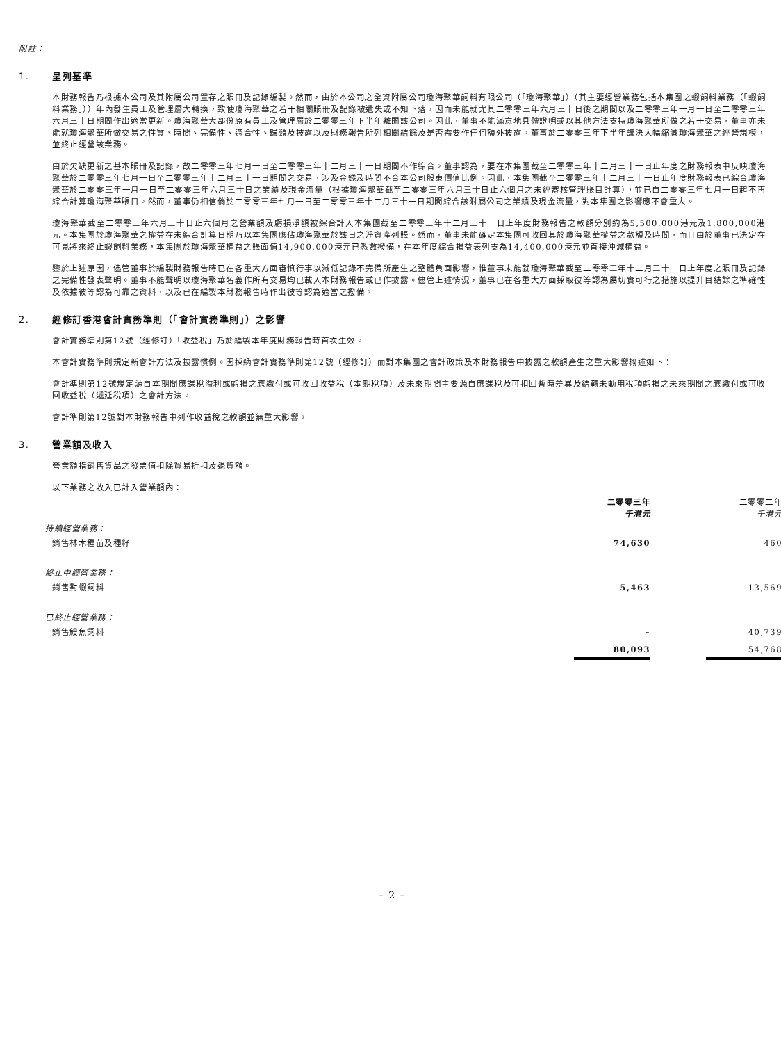附註：
1. 呈列基準
本財務報告乃根據本公司及其附屬公司置存之賬冊及記錄編製。然而，由於本公司之全資附屬公司瓊海聚華飼料有限公司（「瓊海聚華」）（其主要經營業務包括本集團之蝦飼料業務（「蝦飼料業務」））年內發生員工及管理層大轉換，致使瓊海聚華之若干相關賬冊及記錄被遺失或不知下落，因而未能就尤其二零零三年六月三十日後之期間以及二零零三年一月一日至二零零三年六月三十日期間作出適當更新。瓊海聚華大部份原有員工及管理層於二零零三年下半年離開該公司。因此，董事不能滿意地具體證明或以其他方法支持瓊海聚華所做之若干交易，董事亦未能就瓊海聚華所做交易之性質、時間、完備性、適合性、歸類及披露以及財務報告所列相關結餘及是否需要作任何額外披露。董事於二零零三年下半年議決大幅縮減瓊海聚華之經營規模，並終止經營該業務。
由於欠缺更新之基本賬冊及記錄，故二零零三年七月一日至二零零三年十二月三十一日期間不作綜合。董事認為，要在本集團截至二零零三年十二月三十一日止年度之財務報表中反映瓊海聚華於二零零三年七月一日至二零零三年十二月三十一日期間之交易，涉及金錢及時間不合本公司股東價值比例。因此，本集團截至二零零三年十二月三十一日止年度財務報表已綜合瓊海聚華於二零零三年一月一日至二零零三年六月三十日之業績及現金流量（根據瓊海聚華截至二零零三年六月三十日止六個月之未經審核管理賬目計算），並已自二零零三年七月一日起不再綜合計算瓊海聚華賬目。然而，董事仍相信倘於二零零三年七月一日至二零零三年十二月三十一日期間綜合該附屬公司之業績及現金流量，對本集團之影響應不會重大。
瓊海聚華截至二零零三年六月三十日止六個月之營業額及虧損淨額被綜合計入本集團截至二零零三年十二月三十一日止年度財務報告之款額分別約為5,500,000港元及1,800,000港元。本集團於瓊海聚華之權益在未綜合計算日期乃以本集團應佔瓊海聚華於該日之淨資產列賬。然而，董事未能確定本集團可收回其於瓊海聚華權益之款額及時間，而且由於董事已決定在可見將來終止蝦飼料業務，本集團於瓊海聚華權益之賬面值14,900,000港元已悉數撥備，在本年度綜合損益表列支為14,400,000港元並直接沖減權益。
鑒於上述原因，儘管董事於編製財務報告時已在各重大方面審慎行事以減低記錄不完備所產生之整體負面影響，惟董事未能就瓊海聚華截至二零零三年十二月三十一日止年度之賬冊及記錄之完備性發表聲明。董事不能聲明以瓊海聚華名義作所有交易均已載入本財務報告或已作披露。儘管上述情況，董事已在各重大方面採取彼等認為屬切實可行之措施以提升目結餘之準確性及依據彼等認為可靠之資料，以及已在編製本財務報告時作出彼等認為適當之撥備。
2. 經修訂香港會計實務準則（「會計實務準則」）之影響
會計實務準則第12號（經修訂）「收益稅」乃於編製本年度財務報告時首次生效。
本會計實務準則規定新會計方法及披露慣例。因採納會計實務準則第12號（經修訂）而對本集團之會計政策及本財務報告中披露之款額產生之重大影響概述如下：
會計準則第12號規定源自本期間應課稅溢利或虧損之應繳付或可收回收益稅（本期稅項）及未來期間主要源自應課稅及可扣回暫時差異及結轉未動用稅項虧損之未來期間之應繳付或可收回收益稅（遞延稅項）之會計方法。
會計準則第12號對本財務報告中列作收益稅之款額並無重大影響。
3. 營業額及收入
營業額指銷售貨品之發票值扣除貿易折扣及退貨額。
以下業務之收入已計入營業額內：
| | 二零零三年 千港元 | | 二零零二年 千港元 |
| 持續經營業務： | | | |
| 銷售林木種苗及種籽 | 74,630 | | 460 |
| 終止中經營業務： | | | |
| 銷售對蝦飼料 | 5,463 | | 13,569 |
| 已終止經營業務： | | | |
| 銷售鰻魚飼料 | – | | 40,739 |
| | 80,093 | | 54,768 |
– 2 –